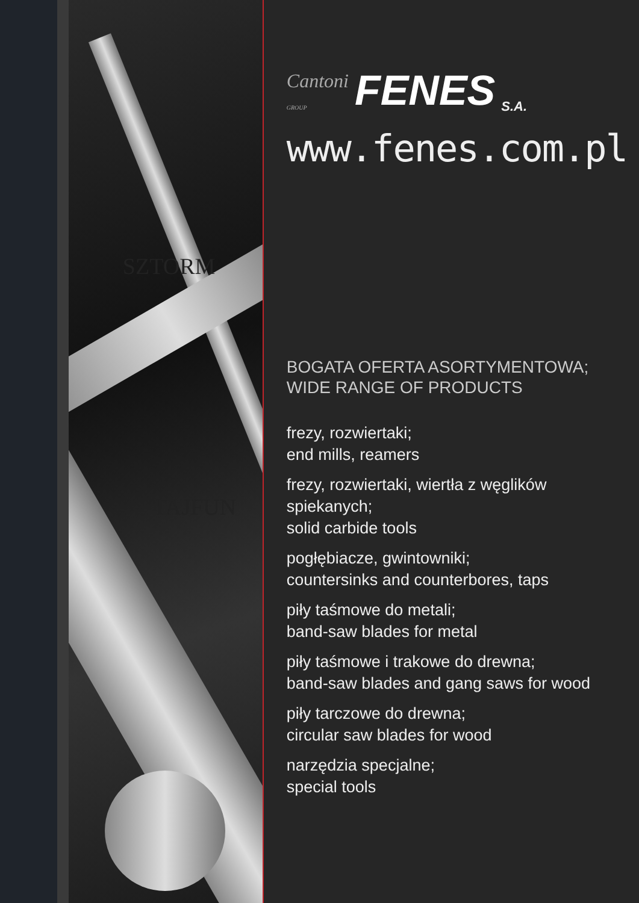SZTORM
TAJFUN
Cantoni
GROUP FENES S.A.
www.fenes.com.pl
BOGATA OFERTA ASORTYMENTOWA;
WIDE RANGE OF PRODUCTS
frezy, rozwiertaki;
end mills, reamers
frezy, rozwiertaki, wiertła z węglików spiekanych;
solid carbide tools
pogłębiacze, gwintowniki;
countersinks and counterbores, taps
piły taśmowe do metali;
band-saw blades for metal
piły taśmowe i trakowe do drewna;
band-saw blades and gang saws for wood
piły tarczowe do drewna;
circular saw blades for wood
narzędzia specjalne;
special tools